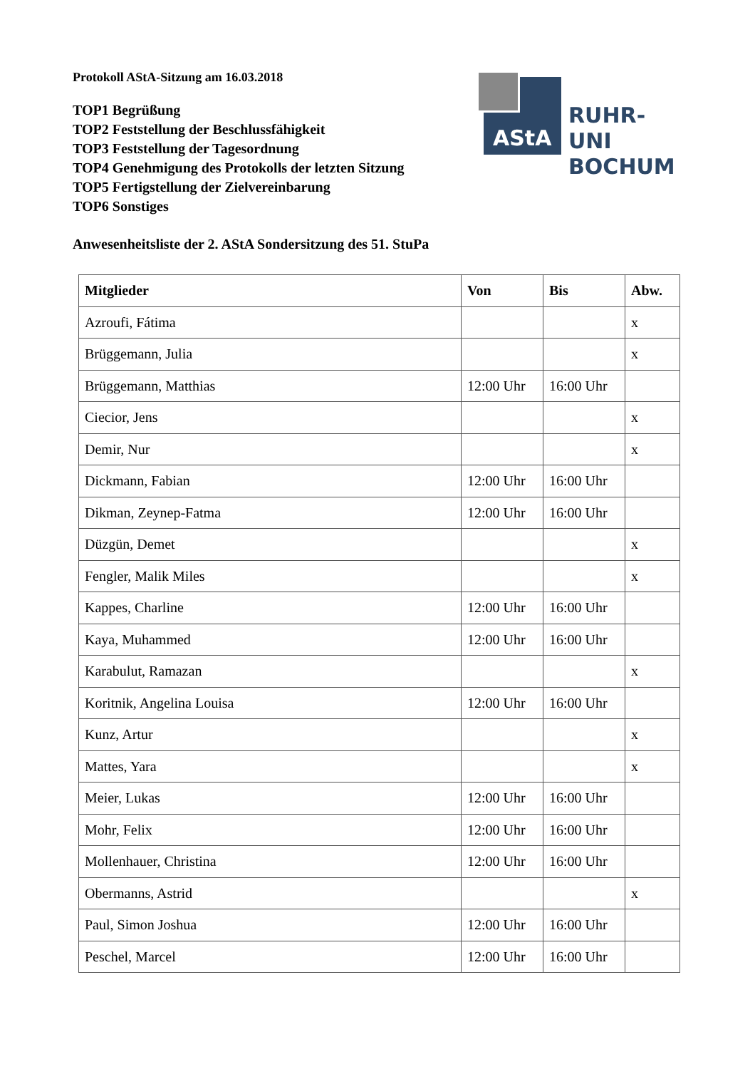Protokoll AStA-Sitzung am 16.03.2018
TOP1 Begrüßung
TOP2 Feststellung der Beschlussfähigkeit
TOP3 Feststellung der Tagesordnung
TOP4 Genehmigung des Protokolls der letzten Sitzung
TOP5 Fertigstellung der Zielvereinbarung
TOP6 Sonstiges
Anwesenheitsliste der 2. AStA Sondersitzung des 51. StuPa
AStA
RUHR-UNI
BOCHUM
| Mitglieder | Von | Bis | Abw. |
| --- | --- | --- | --- |
| Azroufi, Fátima | | | x |
| Brüggemann, Julia | | | x |
| Brüggemann, Matthias | 12:00 Uhr | 16:00 Uhr | |
| Ciecior, Jens | | | x |
| Demir, Nur | | | x |
| Dickmann, Fabian | 12:00 Uhr | 16:00 Uhr | |
| Dikman, Zeynep-Fatma | 12:00 Uhr | 16:00 Uhr | |
| Düzgün, Demet | | | x |
| Fengler, Malik Miles | | | x |
| Kappes, Charline | 12:00 Uhr | 16:00 Uhr | |
| Kaya, Muhammed | 12:00 Uhr | 16:00 Uhr | |
| Karabulut, Ramazan | | | x |
| Koritnik, Angelina Louisa | 12:00 Uhr | 16:00 Uhr | |
| Kunz, Artur | | | x |
| Mattes, Yara | | | x |
| Meier, Lukas | 12:00 Uhr | 16:00 Uhr | |
| Mohr, Felix | 12:00 Uhr | 16:00 Uhr | |
| Mollenhauer, Christina | 12:00 Uhr | 16:00 Uhr | |
| Obermanns, Astrid | | | x |
| Paul, Simon Joshua | 12:00 Uhr | 16:00 Uhr | |
| Peschel, Marcel | 12:00 Uhr | 16:00 Uhr | |